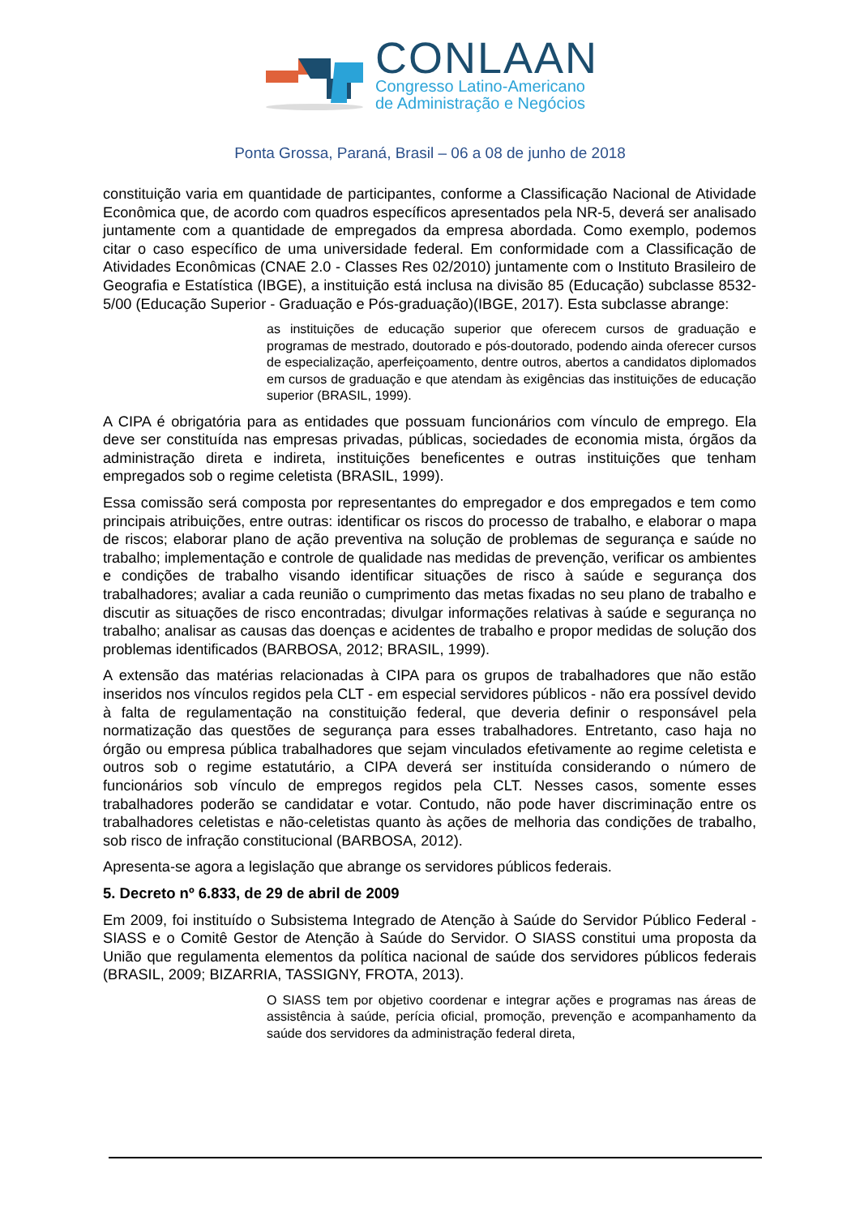CONLAAN
Congresso Latino-Americano
de Administração e Negócios
Ponta Grossa, Paraná, Brasil – 06 a 08 de junho de 2018
constituição varia em quantidade de participantes, conforme a Classificação Nacional de Atividade Econômica que, de acordo com quadros específicos apresentados pela NR-5, deverá ser analisado juntamente com a quantidade de empregados da empresa abordada. Como exemplo, podemos citar o caso específico de uma universidade federal. Em conformidade com a Classificação de Atividades Econômicas (CNAE 2.0 - Classes Res 02/2010) juntamente com o Instituto Brasileiro de Geografia e Estatística (IBGE), a instituição está inclusa na divisão 85 (Educação) subclasse 8532-5/00 (Educação Superior - Graduação e Pós-graduação)(IBGE, 2017). Esta subclasse abrange:
as instituições de educação superior que oferecem cursos de graduação e programas de mestrado, doutorado e pós-doutorado, podendo ainda oferecer cursos de especialização, aperfeiçoamento, dentre outros, abertos a candidatos diplomados em cursos de graduação e que atendam às exigências das instituições de educação superior (BRASIL, 1999).
A CIPA é obrigatória para as entidades que possuam funcionários com vínculo de emprego. Ela deve ser constituída nas empresas privadas, públicas, sociedades de economia mista, órgãos da administração direta e indireta, instituições beneficentes e outras instituições que tenham empregados sob o regime celetista (BRASIL, 1999).
Essa comissão será composta por representantes do empregador e dos empregados e tem como principais atribuições, entre outras: identificar os riscos do processo de trabalho, e elaborar o mapa de riscos; elaborar plano de ação preventiva na solução de problemas de segurança e saúde no trabalho; implementação e controle de qualidade nas medidas de prevenção, verificar os ambientes e condições de trabalho visando identificar situações de risco à saúde e segurança dos trabalhadores; avaliar a cada reunião o cumprimento das metas fixadas no seu plano de trabalho e discutir as situações de risco encontradas; divulgar informações relativas à saúde e segurança no trabalho; analisar as causas das doenças e acidentes de trabalho e propor medidas de solução dos problemas identificados (BARBOSA, 2012; BRASIL, 1999).
A extensão das matérias relacionadas à CIPA para os grupos de trabalhadores que não estão inseridos nos vínculos regidos pela CLT - em especial servidores públicos - não era possível devido à falta de regulamentação na constituição federal, que deveria definir o responsável pela normatização das questões de segurança para esses trabalhadores. Entretanto, caso haja no órgão ou empresa pública trabalhadores que sejam vinculados efetivamente ao regime celetista e outros sob o regime estatutário, a CIPA deverá ser instituída considerando o número de funcionários sob vínculo de empregos regidos pela CLT. Nesses casos, somente esses trabalhadores poderão se candidatar e votar. Contudo, não pode haver discriminação entre os trabalhadores celetistas e não-celetistas quanto às ações de melhoria das condições de trabalho, sob risco de infração constitucional (BARBOSA, 2012).
Apresenta-se agora a legislação que abrange os servidores públicos federais.
5. Decreto nº 6.833, de 29 de abril de 2009
Em 2009, foi instituído o Subsistema Integrado de Atenção à Saúde do Servidor Público Federal - SIASS e o Comitê Gestor de Atenção à Saúde do Servidor. O SIASS constitui uma proposta da União que regulamenta elementos da política nacional de saúde dos servidores públicos federais (BRASIL, 2009; BIZARRIA, TASSIGNY, FROTA, 2013).
O SIASS tem por objetivo coordenar e integrar ações e programas nas áreas de assistência à saúde, perícia oficial, promoção, prevenção e acompanhamento da saúde dos servidores da administração federal direta,